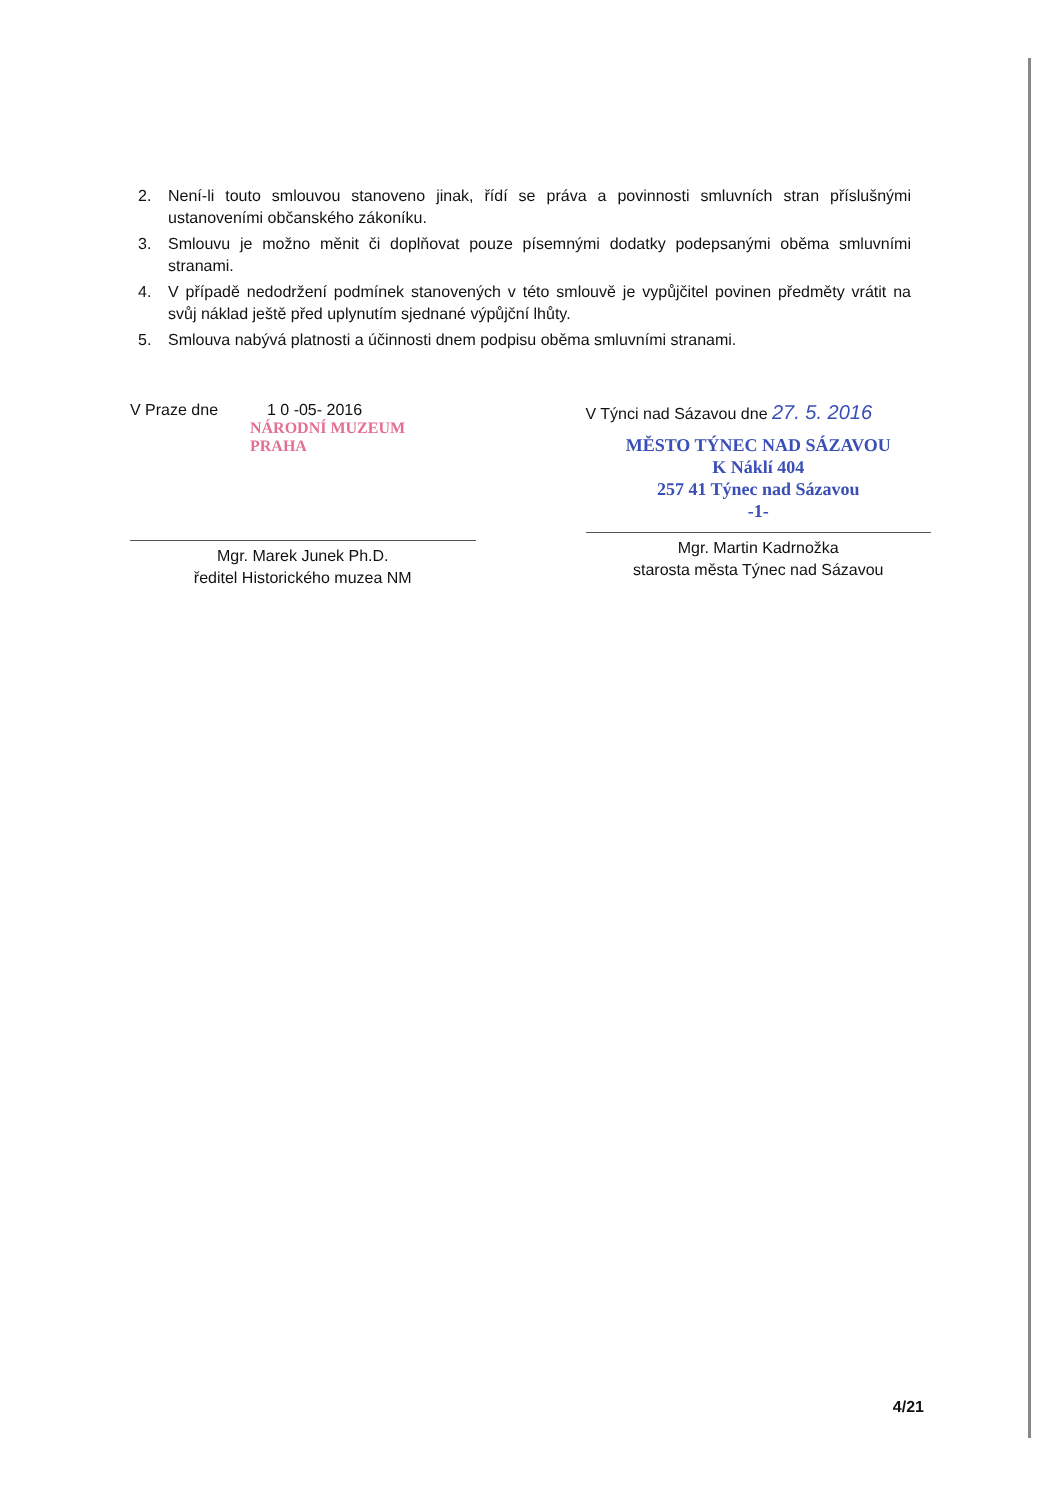2. Není-li touto smlouvou stanoveno jinak, řídí se práva a povinnosti smluvních stran příslušnými ustanoveními občanského zákoníku.
3. Smlouvu je možno měnit či doplňovat pouze písemnými dodatky podepsanými oběma smluvními stranami.
4. V případě nedodržení podmínek stanovených v této smlouvě je vypůjčitel povinen předměty vrátit na svůj náklad ještě před uplynutím sjednané výpůjční lhůty.
5. Smlouva nabývá platnosti a účinnosti dnem podpisu oběma smluvními stranami.
V Praze dne 1 0 -05- 2016
NÁRODNÍ MUZEUM
PRAHA
Mgr. Marek Junek Ph.D.
ředitel Historického muzea NM
V Týnci nad Sázavou dne 27. 5. 2016
MĚSTO TÝNEC NAD SÁZAVOU
K Náklí 404
257 41 Týnec nad Sázavou
-1-
Mgr. Martin Kadrnožka
starosta města Týnec nad Sázavou
4/21